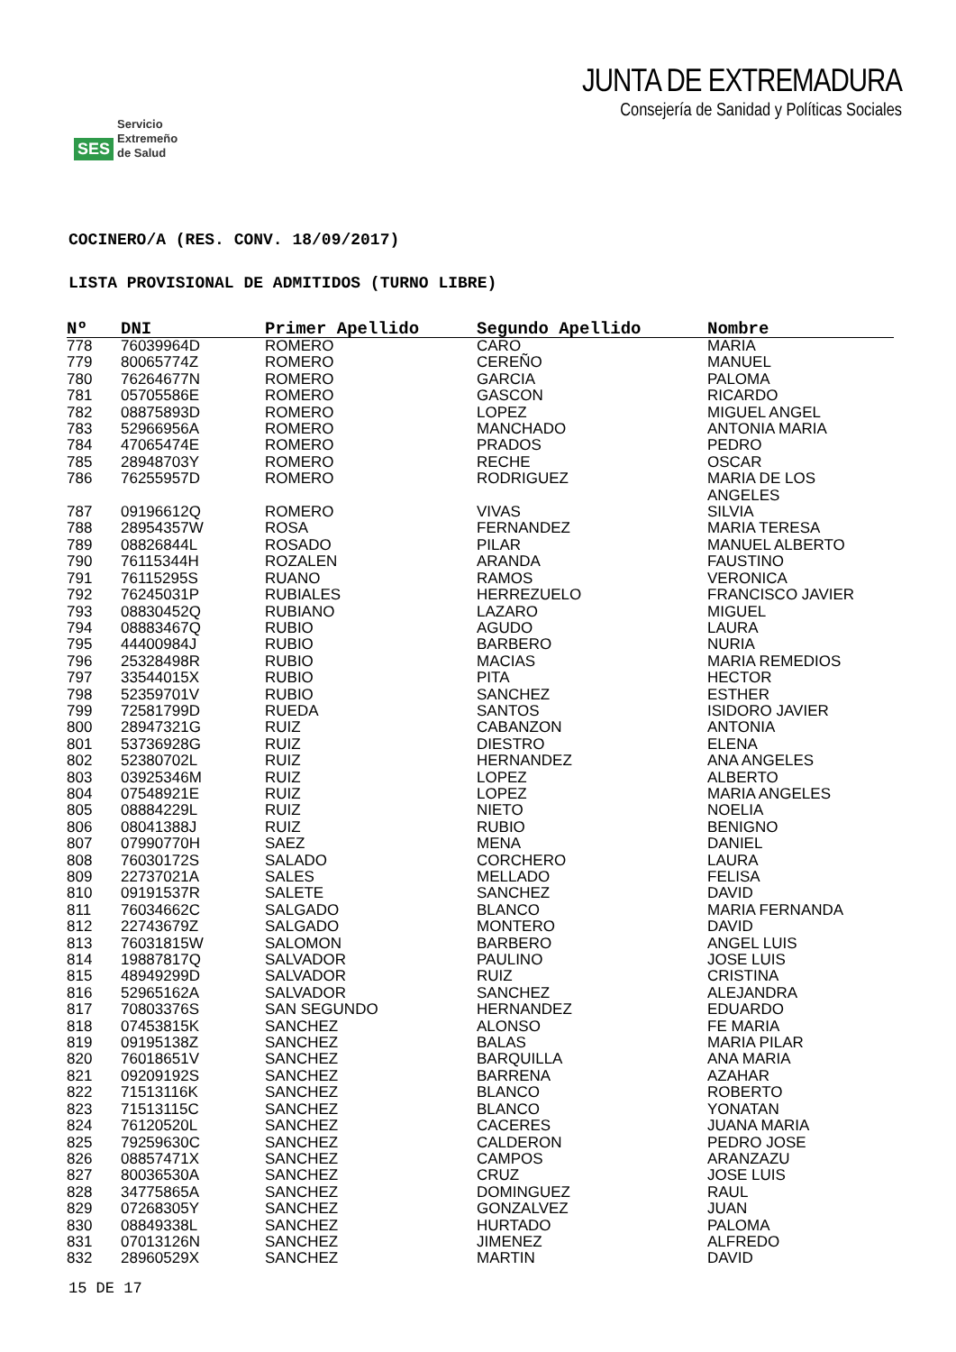SES Servicio
Extremeño
de Salud
JUNTA DE EXTREMADURA
Consejería de Sanidad y Políticas Sociales
COCINERO/A (RES. CONV. 18/09/2017)
LISTA PROVISIONAL DE ADMITIDOS (TURNO LIBRE)
| Nº | DNI | Primer Apellido | Segundo Apellido | Nombre |
| --- | --- | --- | --- | --- |
| 778 | 76039964D | ROMERO | CARO | MARIA |
| 779 | 80065774Z | ROMERO | CEREÑO | MANUEL |
| 780 | 76264677N | ROMERO | GARCIA | PALOMA |
| 781 | 05705586E | ROMERO | GASCON | RICARDO |
| 782 | 08875893D | ROMERO | LOPEZ | MIGUEL ANGEL |
| 783 | 52966956A | ROMERO | MANCHADO | ANTONIA MARIA |
| 784 | 47065474E | ROMERO | PRADOS | PEDRO |
| 785 | 28948703Y | ROMERO | RECHE | OSCAR |
| 786 | 76255957D | ROMERO | RODRIGUEZ | MARIA DE LOS ANGELES |
| 787 | 09196612Q | ROMERO | VIVAS | SILVIA |
| 788 | 28954357W | ROSA | FERNANDEZ | MARIA TERESA |
| 789 | 08826844L | ROSADO | PILAR | MANUEL ALBERTO |
| 790 | 76115344H | ROZALEN | ARANDA | FAUSTINO |
| 791 | 76115295S | RUANO | RAMOS | VERONICA |
| 792 | 76245031P | RUBIALES | HERREZUELO | FRANCISCO JAVIER |
| 793 | 08830452Q | RUBIANO | LAZARO | MIGUEL |
| 794 | 08883467Q | RUBIO | AGUDO | LAURA |
| 795 | 44400984J | RUBIO | BARBERO | NURIA |
| 796 | 25328498R | RUBIO | MACIAS | MARIA REMEDIOS |
| 797 | 33544015X | RUBIO | PITA | HECTOR |
| 798 | 52359701V | RUBIO | SANCHEZ | ESTHER |
| 799 | 72581799D | RUEDA | SANTOS | ISIDORO JAVIER |
| 800 | 28947321G | RUIZ | CABANZON | ANTONIA |
| 801 | 53736928G | RUIZ | DIESTRO | ELENA |
| 802 | 52380702L | RUIZ | HERNANDEZ | ANA ANGELES |
| 803 | 03925346M | RUIZ | LOPEZ | ALBERTO |
| 804 | 07548921E | RUIZ | LOPEZ | MARIA ANGELES |
| 805 | 08884229L | RUIZ | NIETO | NOELIA |
| 806 | 08041388J | RUIZ | RUBIO | BENIGNO |
| 807 | 07990770H | SAEZ | MENA | DANIEL |
| 808 | 76030172S | SALADO | CORCHERO | LAURA |
| 809 | 22737021A | SALES | MELLADO | FELISA |
| 810 | 09191537R | SALETE | SANCHEZ | DAVID |
| 811 | 76034662C | SALGADO | BLANCO | MARIA FERNANDA |
| 812 | 22743679Z | SALGADO | MONTERO | DAVID |
| 813 | 76031815W | SALOMON | BARBERO | ANGEL LUIS |
| 814 | 19887817Q | SALVADOR | PAULINO | JOSE LUIS |
| 815 | 48949299D | SALVADOR | RUIZ | CRISTINA |
| 816 | 52965162A | SALVADOR | SANCHEZ | ALEJANDRA |
| 817 | 70803376S | SAN SEGUNDO | HERNANDEZ | EDUARDO |
| 818 | 07453815K | SANCHEZ | ALONSO | FE MARIA |
| 819 | 09195138Z | SANCHEZ | BALAS | MARIA PILAR |
| 820 | 76018651V | SANCHEZ | BARQUILLA | ANA MARIA |
| 821 | 09209192S | SANCHEZ | BARRENA | AZAHAR |
| 822 | 71513116K | SANCHEZ | BLANCO | ROBERTO |
| 823 | 71513115C | SANCHEZ | BLANCO | YONATAN |
| 824 | 76120520L | SANCHEZ | CACERES | JUANA MARIA |
| 825 | 79259630C | SANCHEZ | CALDERON | PEDRO JOSE |
| 826 | 08857471X | SANCHEZ | CAMPOS | ARANZAZU |
| 827 | 80036530A | SANCHEZ | CRUZ | JOSE LUIS |
| 828 | 34775865A | SANCHEZ | DOMINGUEZ | RAUL |
| 829 | 07268305Y | SANCHEZ | GONZALVEZ | JUAN |
| 830 | 08849338L | SANCHEZ | HURTADO | PALOMA |
| 831 | 07013126N | SANCHEZ | JIMENEZ | ALFREDO |
| 832 | 28960529X | SANCHEZ | MARTIN | DAVID |
15 DE 17